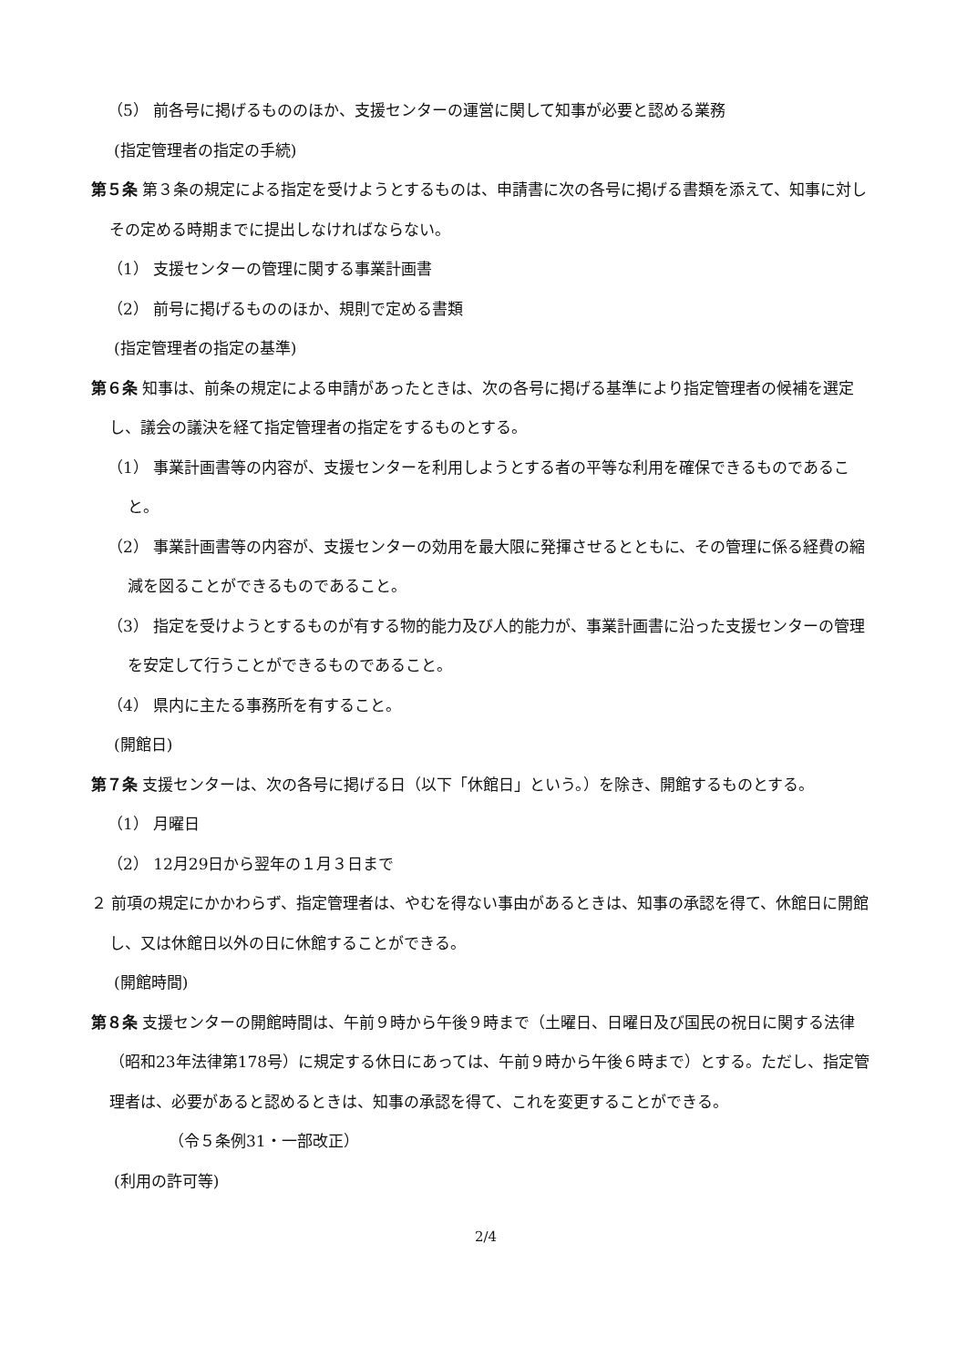（5） 前各号に掲げるもののほか、支援センターの運営に関して知事が必要と認める業務
(指定管理者の指定の手続)
第５条 第３条の規定による指定を受けようとするものは、申請書に次の各号に掲げる書類を添えて、知事に対しその定める時期までに提出しなければならない。
（1） 支援センターの管理に関する事業計画書
（2） 前号に掲げるもののほか、規則で定める書類
(指定管理者の指定の基準)
第６条 知事は、前条の規定による申請があったときは、次の各号に掲げる基準により指定管理者の候補を選定し、議会の議決を経て指定管理者の指定をするものとする。
（1） 事業計画書等の内容が、支援センターを利用しようとする者の平等な利用を確保できるものであること。
（2） 事業計画書等の内容が、支援センターの効用を最大限に発揮させるとともに、その管理に係る経費の縮減を図ることができるものであること。
（3） 指定を受けようとするものが有する物的能力及び人的能力が、事業計画書に沿った支援センターの管理を安定して行うことができるものであること。
（4） 県内に主たる事務所を有すること。
(開館日)
第７条 支援センターは、次の各号に掲げる日（以下「休館日」という。）を除き、開館するものとする。
（1） 月曜日
（2） 12月29日から翌年の１月３日まで
２ 前項の規定にかかわらず、指定管理者は、やむを得ない事由があるときは、知事の承認を得て、休館日に開館し、又は休館日以外の日に休館することができる。
(開館時間)
第８条 支援センターの開館時間は、午前９時から午後９時まで（土曜日、日曜日及び国民の祝日に関する法律（昭和23年法律第178号）に規定する休日にあっては、午前９時から午後６時まで）とする。ただし、指定管理者は、必要があると認めるときは、知事の承認を得て、これを変更することができる。
（令５条例31・一部改正）
(利用の許可等)
2/4